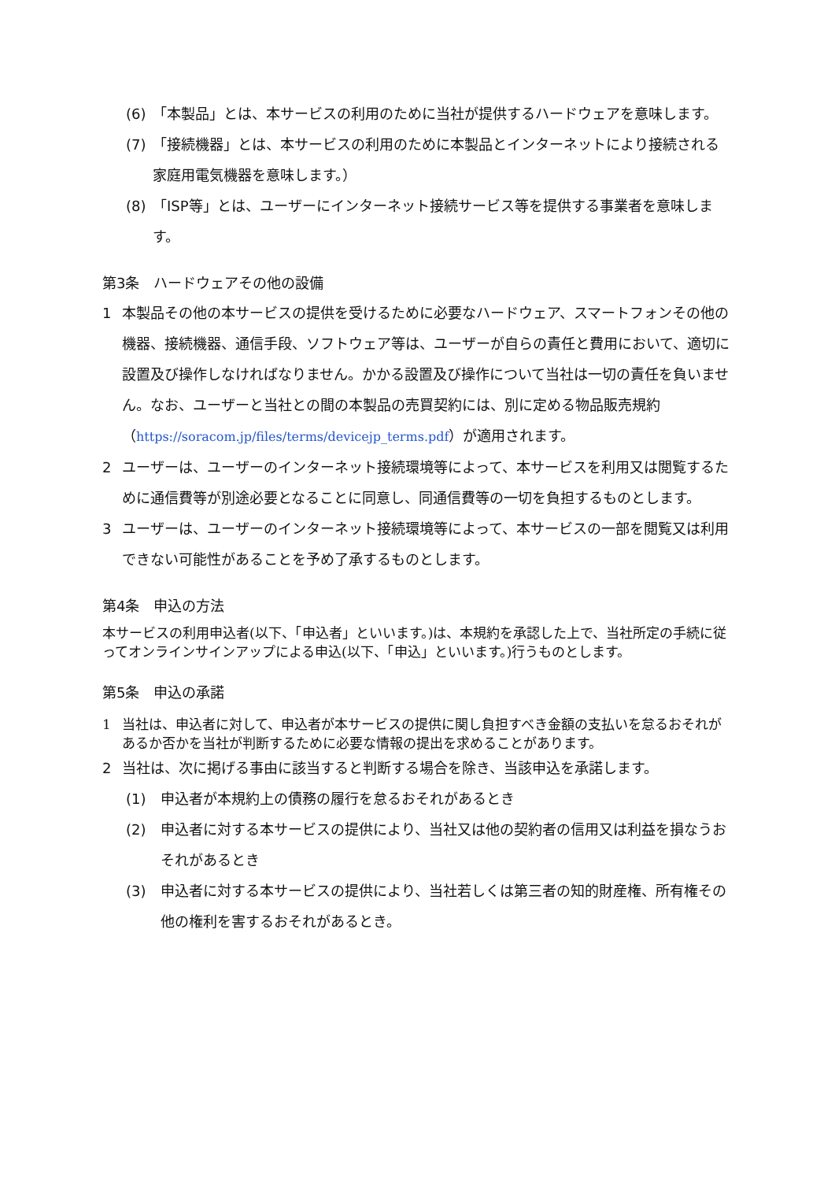(6) 「本製品」とは、本サービスの利用のために当社が提供するハードウェアを意味します。
(7) 「接続機器」とは、本サービスの利用のために本製品とインターネットにより接続される家庭用電気機器を意味します。）
(8) 「ISP等」とは、ユーザーにインターネット接続サービス等を提供する事業者を意味します。
第3条　ハードウェアその他の設備
1 本製品その他の本サービスの提供を受けるために必要なハードウェア、スマートフォンその他の機器、接続機器、通信手段、ソフトウェア等は、ユーザーが自らの責任と費用において、適切に設置及び操作しなければなりません。かかる設置及び操作について当社は一切の責任を負いません。なお、ユーザーと当社との間の本製品の売買契約には、別に定める物品販売規約（https://soracom.jp/files/terms/devicejp_terms.pdf）が適用されます。
2 ユーザーは、ユーザーのインターネット接続環境等によって、本サービスを利用又は閲覧するために通信費等が別途必要となることに同意し、同通信費等の一切を負担するものとします。
3 ユーザーは、ユーザーのインターネット接続環境等によって、本サービスの一部を閲覧又は利用できない可能性があることを予め了承するものとします。
第4条　申込の方法
本サービスの利用申込者(以下、「申込者」といいます。)は、本規約を承認した上で、当社所定の手続に従ってオンラインサインアップによる申込(以下、「申込」といいます。)行うものとします。
第5条　申込の承諾
1 当社は、申込者に対して、申込者が本サービスの提供に関し負担すべき金額の支払いを怠るおそれがあるか否かを当社が判断するために必要な情報の提出を求めることがあります。
2 当社は、次に掲げる事由に該当すると判断する場合を除き、当該申込を承諾します。
(1) 申込者が本規約上の債務の履行を怠るおそれがあるとき
(2) 申込者に対する本サービスの提供により、当社又は他の契約者の信用又は利益を損なうおそれがあるとき
(3) 申込者に対する本サービスの提供により、当社若しくは第三者の知的財産権、所有権その他の権利を害するおそれがあるとき。